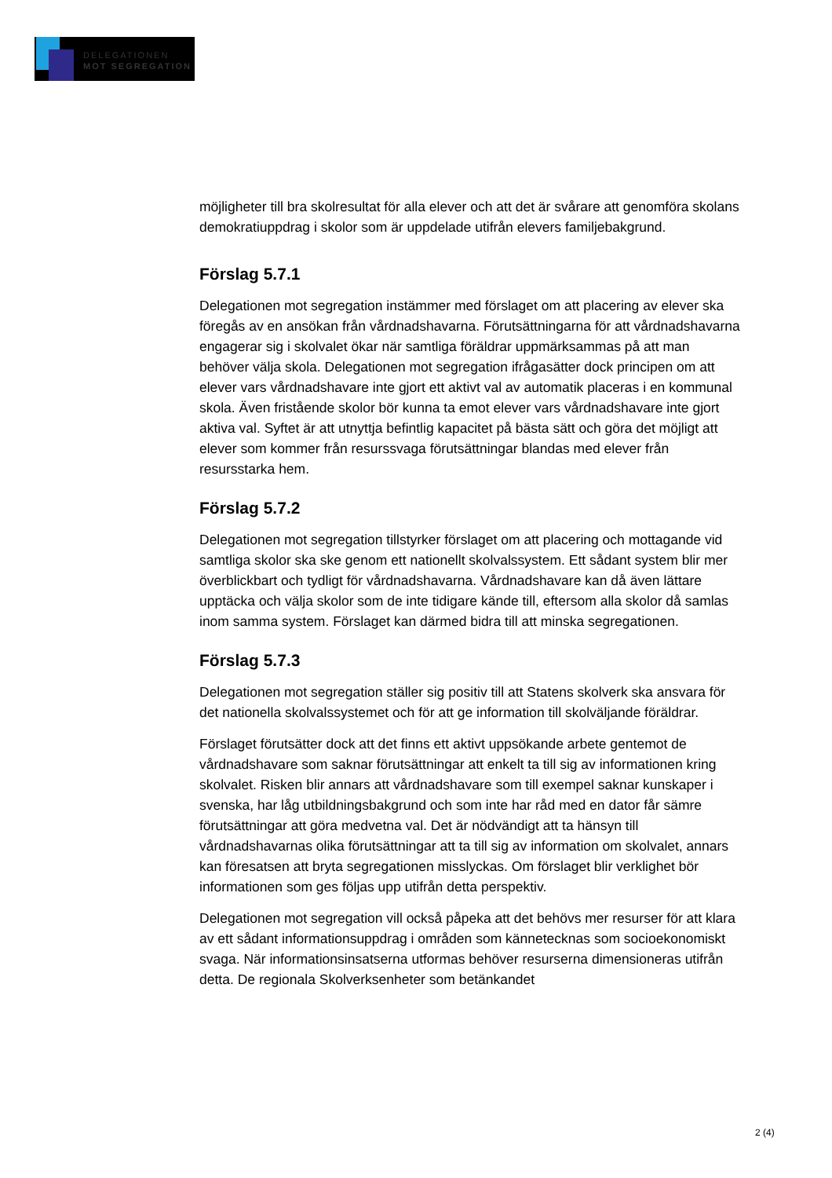DELEGATIONEN
MOT SEGREGATION
möjligheter till bra skolresultat för alla elever och att det är svårare att genomföra skolans demokratiuppdrag i skolor som är uppdelade utifrån elevers familjebakgrund.
Förslag 5.7.1
Delegationen mot segregation instämmer med förslaget om att placering av elever ska föregås av en ansökan från vårdnadshavarna. Förutsättningarna för att vårdnadshavarna engagerar sig i skolvalet ökar när samtliga föräldrar uppmärksammas på att man behöver välja skola. Delegationen mot segregation ifrågasätter dock principen om att elever vars vårdnadshavare inte gjort ett aktivt val av automatik placeras i en kommunal skola. Även fristående skolor bör kunna ta emot elever vars vårdnadshavare inte gjort aktiva val. Syftet är att utnyttja befintlig kapacitet på bästa sätt och göra det möjligt att elever som kommer från resurssvaga förutsättningar blandas med elever från resursstarka hem.
Förslag 5.7.2
Delegationen mot segregation tillstyrker förslaget om att placering och mottagande vid samtliga skolor ska ske genom ett nationellt skolvalssystem. Ett sådant system blir mer överblickbart och tydligt för vårdnadshavarna. Vårdnadshavare kan då även lättare upptäcka och välja skolor som de inte tidigare kände till, eftersom alla skolor då samlas inom samma system. Förslaget kan därmed bidra till att minska segregationen.
Förslag 5.7.3
Delegationen mot segregation ställer sig positiv till att Statens skolverk ska ansvara för det nationella skolvalssystemet och för att ge information till skolväljande föräldrar.
Förslaget förutsätter dock att det finns ett aktivt uppsökande arbete gentemot de vårdnadshavare som saknar förutsättningar att enkelt ta till sig av informationen kring skolvalet. Risken blir annars att vårdnadshavare som till exempel saknar kunskaper i svenska, har låg utbildningsbakgrund och som inte har råd med en dator får sämre förutsättningar att göra medvetna val. Det är nödvändigt att ta hänsyn till vårdnadshavarnas olika förutsättningar att ta till sig av information om skolvalet, annars kan föresatsen att bryta segregationen misslyckas. Om förslaget blir verklighet bör informationen som ges följas upp utifrån detta perspektiv.
Delegationen mot segregation vill också påpeka att det behövs mer resurser för att klara av ett sådant informationsuppdrag i områden som kännetecknas som socioekonomiskt svaga. När informationsinsatserna utformas behöver resurserna dimensioneras utifrån detta. De regionala Skolverksenheter som betänkandet
2 (4)